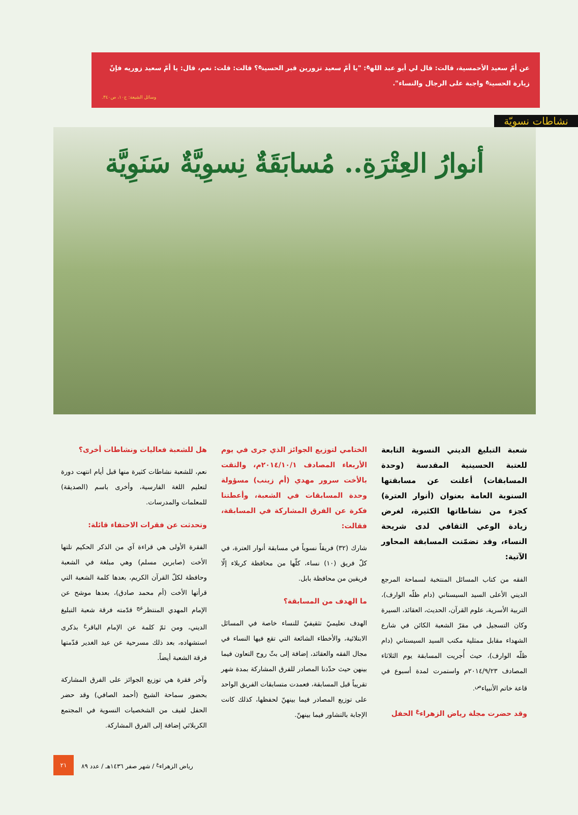عن أمّ سعيد الأحمسية، قالت: قال لي أبو عبد الله<sup>ع</sup>: "يا أمّ سعيد تزورين قبر الحسين<sup>ع</sup>؟ قالت: قلت: نعم، قال: يا أمّ سعيد زوريه فإنّ زيارة الحسين<sup>ع</sup> واجبة على الرجال والنساء".
وسائل الشيعة: ج١٠، ص٣٤٠.
نشاطات نسويّة
أنوارُ العِتْرَةِ.. مُسابَقَةٌ نِسوِيَّةٌ سَنَوِيَّة
شعبة التبليغ الديني النسوية التابعة للعتبة الحسينية المقدسة (وحدة المسابقات) أعلنت عن مسابقتها السنوية العامة بعنوان (أنوار العترة) كجزء من نشاطاتها الكثيرة، لغرض زيادة الوعي الثقافي لدى شريحة النساء، وقد تضمّنت المسابقة المحاور الآتية:
الفقه من كتاب المسائل المنتخبة لسماحة المرجع الديني الأعلى السيد السيستاني (دام ظلّه الوارف)، التربية الأسرية، علوم القرآن، الحديث، العقائد، السيرة وكان التسجيل في مقرّ الشعبة الكائن في شارع الشهداء مقابل ممثلية مكتب السيد السيستاني (دام ظلّه الوارف)، حيث أُجريت المسابقة يوم الثلاثاء المصادف ٢٠١٤/٩/٢٣م واستمرت لمدة أسبوع في قاعة خاتم الأنبياء<sup>ص</sup>.
وقد حضرت مجلة رياض الزهراء<sup>ع</sup> الحفل
الختامي لتوزيع الجوائز الذي جرى في يوم الأربعاء المصادف ٢٠١٤/١٠/١م، والتقت بالأخت سرور مهدي (أم زينب) مسؤولة وحدة المسابقات في الشعبة، وأعطتنا فكرة عن الفرق المشاركة في المسابقة، فقالت:
شارك (٣٢) فريقاً نسوياً في مسابقة أنوار العترة، في كلّ فريق (١٠) نساء، كلّها من محافظة كربلاء إلّا فريقين من محافظة بابل.
ما الهدف من المسابقة؟
الهدف تعليميّ تثقيفيّ للنساء خاصة في المسائل الابتلائية، والأخطاء الشائعة التي تقع فيها النساء في مجال الفقه والعقائد، إضافة إلى بثّ روح التعاون فيما بينهن حيث حدّدنا المصادر للفرق المشاركة بمدة شهر تقريباً قبل المسابقة، فعمدت متسابقات الفريق الواحد على توزيع المصادر فيما بينهنّ لحفظها، كذلك كانت الإجابة بالتشاور فيما بينهنّ.
هل للشعبة فعاليات ونشاطات أخرى؟
نعم، للشعبة نشاطات كثيرة منها قبل أيام انتهت دورة لتعليم اللغة الفارسية، وأخرى باسم (الصديقة) للمعلمات والمدرسات.
وتحدثت عن فقرات الاحتفاء قائلة:
الفقرة الأولى هي قراءة آي من الذكر الحكيم تلتها الأخت (صابرين مسلم) وهي مبلغة في الشعبة وحافظة لكلّ القرآن الكريم، بعدها كلمة الشعبة التي قرأتها الأخت (أم محمد صادق)، بعدها موشح عن الإمام المهدي المنتظر<sup>عج</sup> قدّمته فرقة شعبة التبليغ الديني، ومن ثمّ كلمة عن الإمام الباقر<sup>ع</sup> بذكرى استشهاده، بعد ذلك مسرحية عن عيد الغدير قدّمتها فرقة الشعبة أيضاً.
وآخر فقرة هي توزيع الجوائز على الفرق المشاركة بحضور سماحة الشيخ (أحمد الصافي) وقد حضر الحفل لفيف من الشخصيات النسوية في المجتمع الكربلائي إضافة إلى الفرق المشاركة.
٢١
رياض الزهراء<sup>ع</sup> / شهر صفر ١٤٣٦هـ / عدد ٨٩